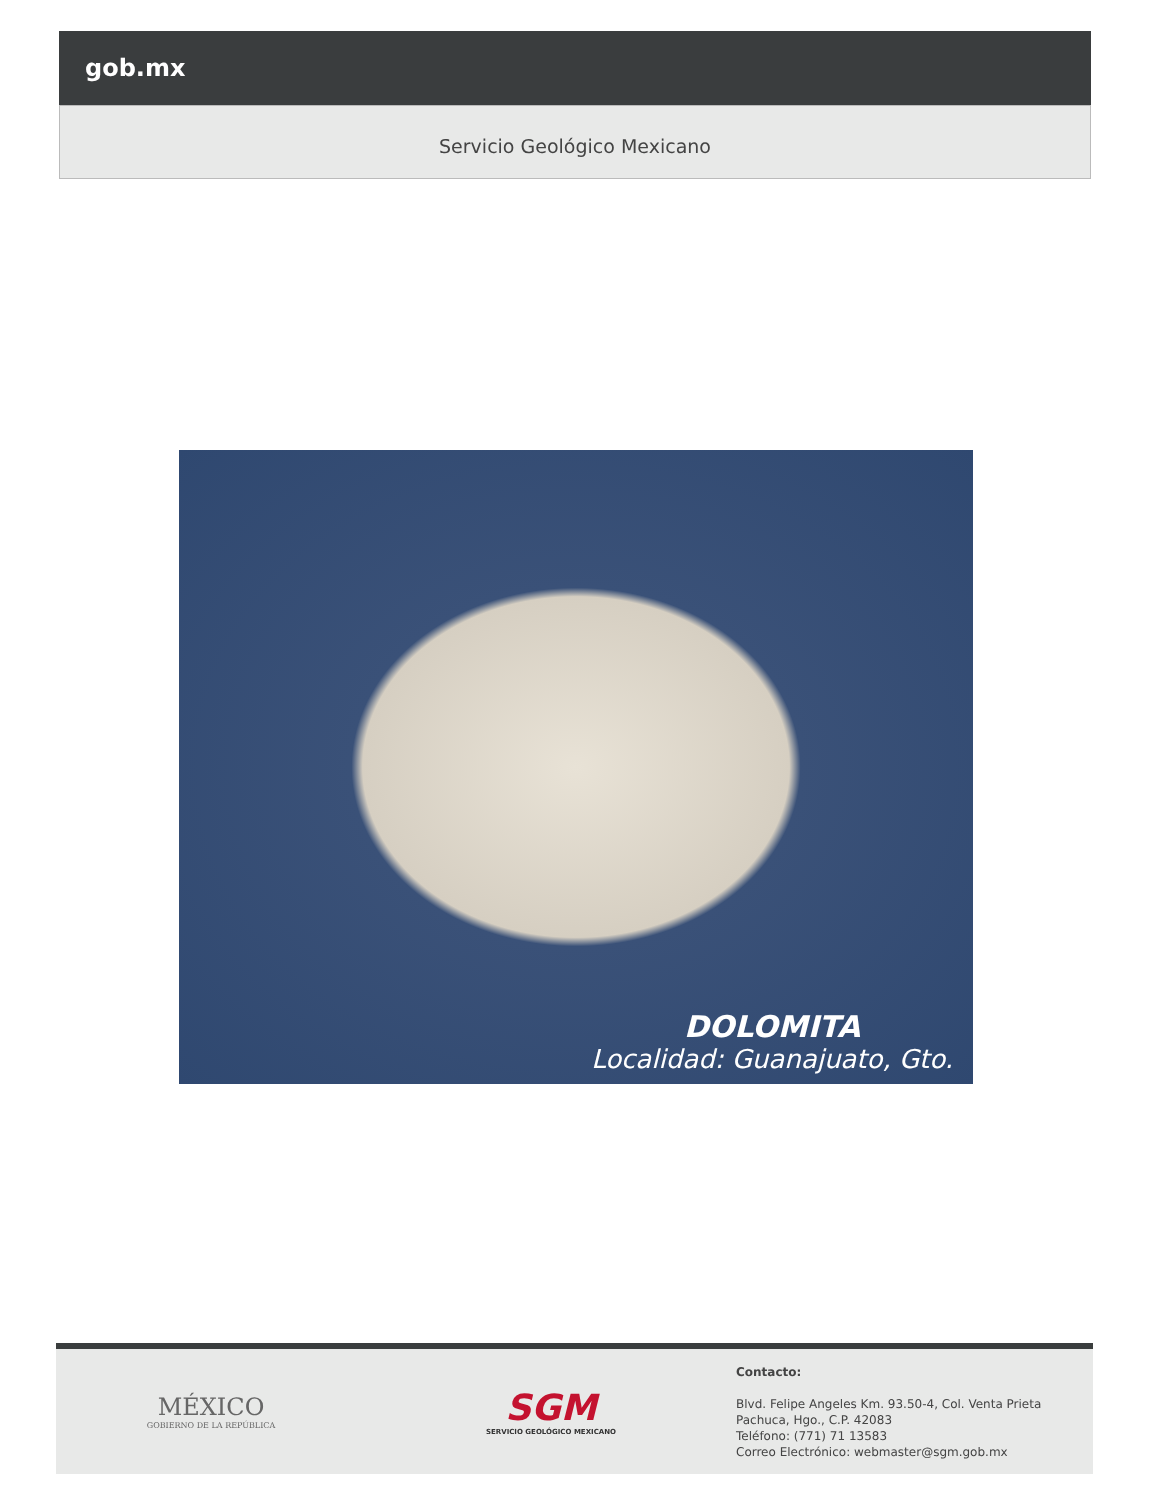gob.mx
Servicio Geológico Mexicano
DOLOMITA
Localidad: Guanajuato, Gto.
MÉXICO
GOBIERNO DE LA REPÚBLICA
SGM
SERVICIO GEOLÓGICO MEXICANO
Contacto:
Blvd. Felipe Angeles Km. 93.50-4, Col. Venta Prieta
Pachuca, Hgo., C.P. 42083
Teléfono: (771) 71 13583
Correo Electrónico: webmaster@sgm.gob.mx